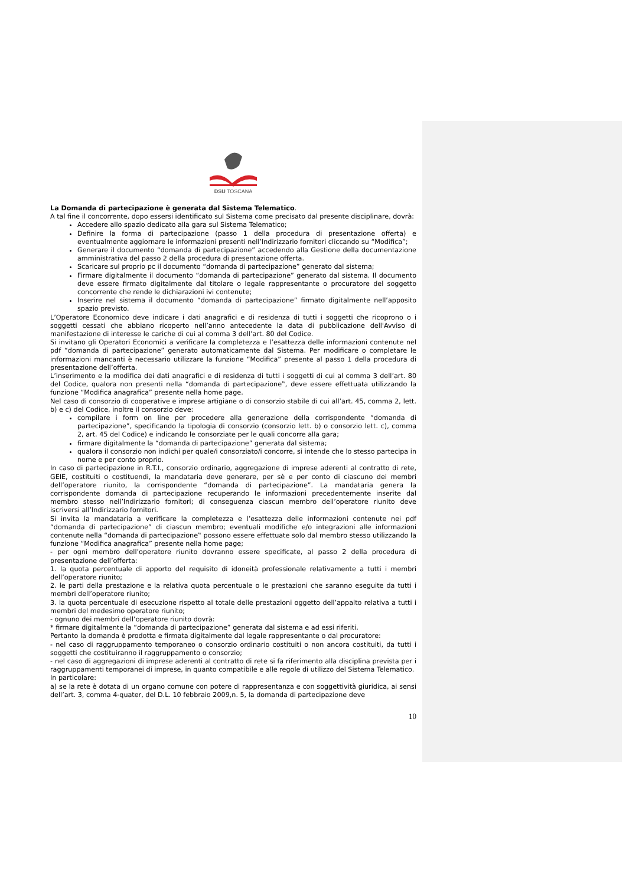DSU TOSCANA
La Domanda di partecipazione è generata dal Sistema Telematico.
A tal fine il concorrente, dopo essersi identificato sul Sistema come precisato dal presente disciplinare, dovrà:
Accedere allo spazio dedicato alla gara sul Sistema Telematico;
Definire la forma di partecipazione (passo 1 della procedura di presentazione offerta) e eventualmente aggiornare le informazioni presenti nell’Indirizzario fornitori cliccando su “Modifica”;
Generare il documento “domanda di partecipazione” accedendo alla Gestione della documentazione amministrativa del passo 2 della procedura di presentazione offerta.
Scaricare sul proprio pc il documento “domanda di partecipazione” generato dal sistema;
Firmare digitalmente il documento “domanda di partecipazione” generato dal sistema. Il documento deve essere firmato digitalmente dal titolare o legale rappresentante o procuratore del soggetto concorrente che rende le dichiarazioni ivi contenute;
Inserire nel sistema il documento “domanda di partecipazione” firmato digitalmente nell’apposito spazio previsto.
L’Operatore Economico deve indicare i dati anagrafici e di residenza di tutti i soggetti che ricoprono o i soggetti cessati che abbiano ricoperto nell’anno antecedente la data di pubblicazione dell'Avviso di manifestazione di interesse le cariche di cui al comma 3 dell’art. 80 del Codice.
Si invitano gli Operatori Economici a verificare la completezza e l’esattezza delle informazioni contenute nel pdf “domanda di partecipazione” generato automaticamente dal Sistema. Per modificare o completare le informazioni mancanti è necessario utilizzare la funzione “Modifica” presente al passo 1 della procedura di presentazione dell’offerta.
L’inserimento e la modifica dei dati anagrafici e di residenza di tutti i soggetti di cui al comma 3 dell’art. 80 del Codice, qualora non presenti nella “domanda di partecipazione‟, deve essere effettuata utilizzando la funzione “Modifica anagrafica” presente nella home page.
Nel caso di consorzio di cooperative e imprese artigiane o di consorzio stabile di cui all’art. 45, comma 2, lett. b) e c) del Codice, inoltre il consorzio deve:
compilare i form on line per procedere alla generazione della corrispondente “domanda di partecipazione”, specificando la tipologia di consorzio (consorzio lett. b) o consorzio lett. c), comma 2, art. 45 del Codice) e indicando le consorziate per le quali concorre alla gara;
firmare digitalmente la “domanda di partecipazione” generata dal sistema;
qualora il consorzio non indichi per quale/i consorziato/i concorre, si intende che lo stesso partecipa in nome e per conto proprio.
In caso di partecipazione in R.T.I., consorzio ordinario, aggregazione di imprese aderenti al contratto di rete, GEIE, costituiti o costituendi, la mandataria deve generare, per sè e per conto di ciascuno dei membri dell’operatore riunito, la corrispondente “domanda di partecipazione”. La mandataria genera la corrispondente domanda di partecipazione recuperando le informazioni precedentemente inserite dal membro stesso nell’Indirizzario fornitori; di conseguenza ciascun membro dell’operatore riunito deve iscriversi all’Indirizzario fornitori.
Si invita la mandataria a verificare la completezza e l’esattezza delle informazioni contenute nei pdf “domanda di partecipazione” di ciascun membro; eventuali modifiche e/o integrazioni alle informazioni contenute nella “domanda di partecipazione‟ possono essere effettuate solo dal membro stesso utilizzando la funzione “Modifica anagrafica” presente nella home page;
- per ogni membro dell’operatore riunito dovranno essere specificate, al passo 2 della procedura di presentazione dell’offerta:
1. la quota percentuale di apporto del requisito di idoneità professionale relativamente a tutti i membri dell’operatore riunito;
2. le parti della prestazione e la relativa quota percentuale o le prestazioni che saranno eseguite da tutti i membri dell’operatore riunito;
3. la quota percentuale di esecuzione rispetto al totale delle prestazioni oggetto dell’appalto relativa a tutti i membri del medesimo operatore riunito;
- ognuno dei membri dell’operatore riunito dovrà:
* firmare digitalmente la “domanda di partecipazione” generata dal sistema e ad essi riferiti.
Pertanto la domanda è prodotta e firmata digitalmente dal legale rappresentante o dal procuratore:
- nel caso di raggruppamento temporaneo o consorzio ordinario costituiti o non ancora costituiti, da tutti i soggetti che costituiranno il raggruppamento o consorzio;
- nel caso di aggregazioni di imprese aderenti al contratto di rete si fa riferimento alla disciplina prevista per i raggruppamenti temporanei di imprese, in quanto compatibile e alle regole di utilizzo del Sistema Telematico.
In particolare:
a) se la rete è dotata di un organo comune con potere di rappresentanza e con soggettività giuridica, ai sensi dell’art. 3, comma 4-quater, del D.L. 10 febbraio 2009,n. 5, la domanda di partecipazione deve
10